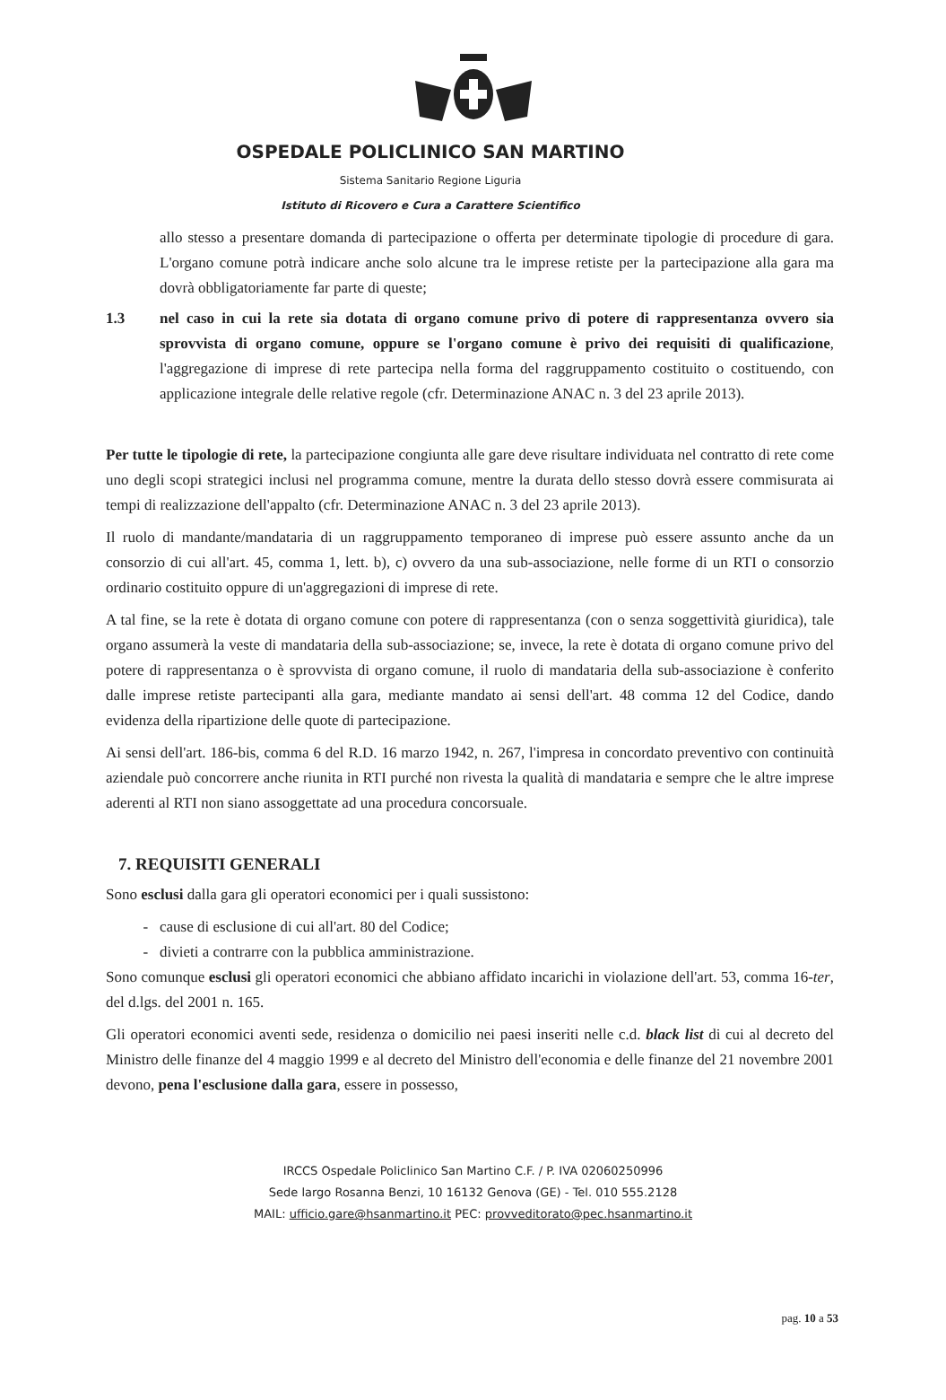OSPEDALE POLICLINICO SAN MARTINO
Sistema Sanitario Regione Liguria
Istituto di Ricovero e Cura a Carattere Scientifico
allo stesso a presentare domanda di partecipazione o offerta per determinate tipologie di procedure di gara. L'organo comune potrà indicare anche solo alcune tra le imprese retiste per la partecipazione alla gara ma dovrà obbligatoriamente far parte di queste;
1.3 nel caso in cui la rete sia dotata di organo comune privo di potere di rappresentanza ovvero sia sprovvista di organo comune, oppure se l'organo comune è privo dei requisiti di qualificazione, l'aggregazione di imprese di rete partecipa nella forma del raggruppamento costituito o costituendo, con applicazione integrale delle relative regole (cfr. Determinazione ANAC n. 3 del 23 aprile 2013).
Per tutte le tipologie di rete, la partecipazione congiunta alle gare deve risultare individuata nel contratto di rete come uno degli scopi strategici inclusi nel programma comune, mentre la durata dello stesso dovrà essere commisurata ai tempi di realizzazione dell'appalto (cfr. Determinazione ANAC n. 3 del 23 aprile 2013).
Il ruolo di mandante/mandataria di un raggruppamento temporaneo di imprese può essere assunto anche da un consorzio di cui all'art. 45, comma 1, lett. b), c) ovvero da una sub-associazione, nelle forme di un RTI o consorzio ordinario costituito oppure di un'aggregazioni di imprese di rete.
A tal fine, se la rete è dotata di organo comune con potere di rappresentanza (con o senza soggettività giuridica), tale organo assumerà la veste di mandataria della sub-associazione; se, invece, la rete è dotata di organo comune privo del potere di rappresentanza o è sprovvista di organo comune, il ruolo di mandataria della sub-associazione è conferito dalle imprese retiste partecipanti alla gara, mediante mandato ai sensi dell'art. 48 comma 12 del Codice, dando evidenza della ripartizione delle quote di partecipazione.
Ai sensi dell'art. 186-bis, comma 6 del R.D. 16 marzo 1942, n. 267, l'impresa in concordato preventivo con continuità aziendale può concorrere anche riunita in RTI purché non rivesta la qualità di mandataria e sempre che le altre imprese aderenti al RTI non siano assoggettate ad una procedura concorsuale.
7. REQUISITI GENERALI
Sono esclusi dalla gara gli operatori economici per i quali sussistono:
cause di esclusione di cui all'art. 80 del Codice;
divieti a contrarre con la pubblica amministrazione.
Sono comunque esclusi gli operatori economici che abbiano affidato incarichi in violazione dell'art. 53, comma 16-ter, del d.lgs. del 2001 n. 165.
Gli operatori economici aventi sede, residenza o domicilio nei paesi inseriti nelle c.d. black list di cui al decreto del Ministro delle finanze del 4 maggio 1999 e al decreto del Ministro dell'economia e delle finanze del 21 novembre 2001 devono, pena l'esclusione dalla gara, essere in possesso,
IRCCS Ospedale Policlinico San Martino C.F. / P. IVA 02060250996
Sede largo Rosanna Benzi, 10 16132 Genova (GE) - Tel. 010 555.2128
MAIL: ufficio.gare@hsanmartino.it PEC: provveditorato@pec.hsanmartino.it
pag. 10 a 53